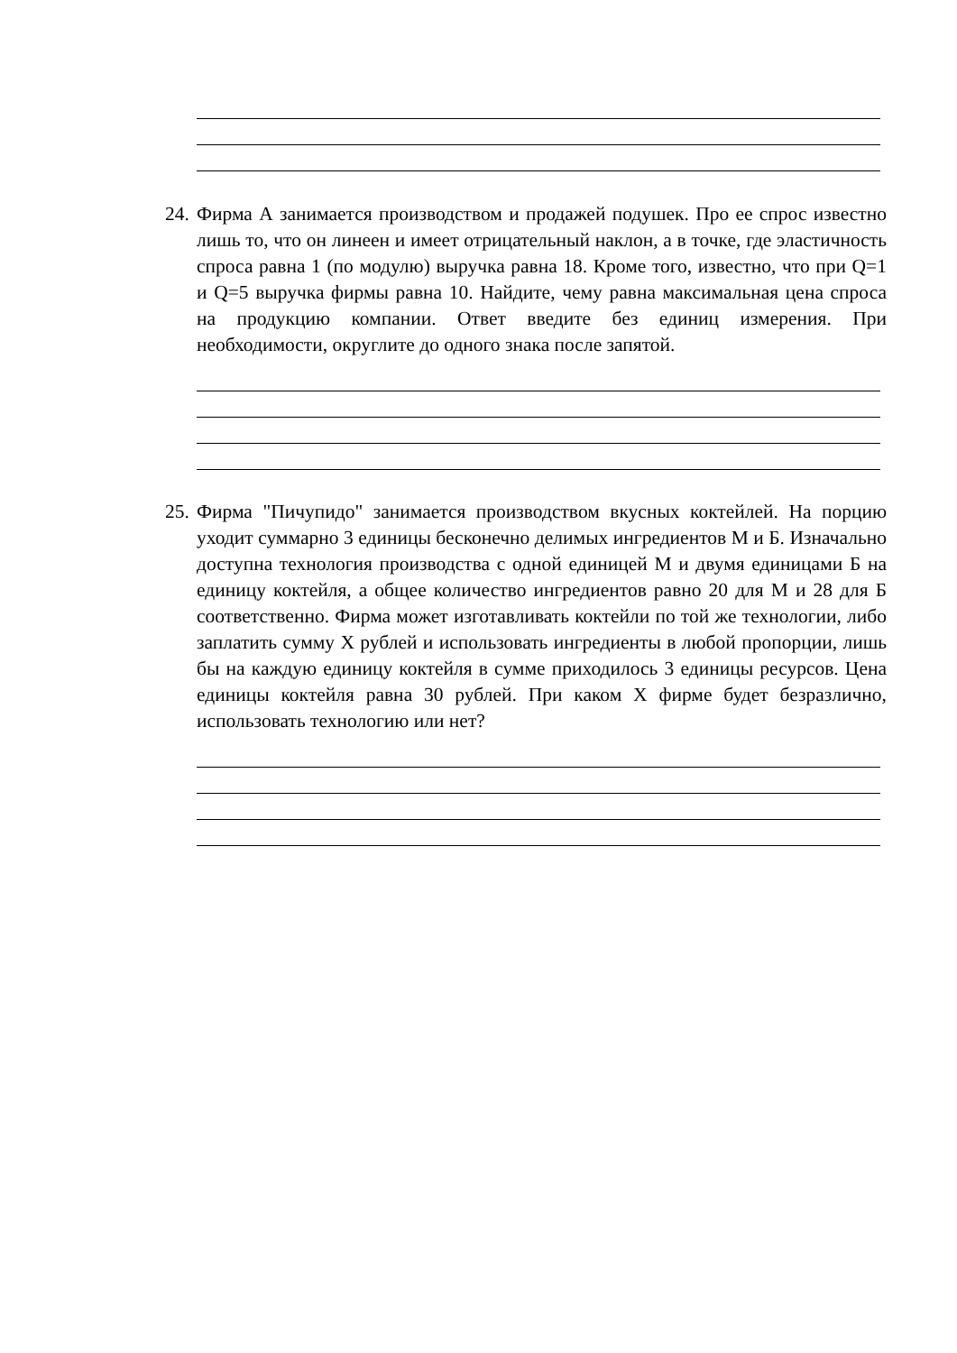24.
Фирма А занимается производством и продажей подушек. Про ее спрос известно лишь то, что он линеен и имеет отрицательный наклон, а в точке, где эластичность спроса равна 1 (по модулю) выручка равна 18. Кроме того, известно, что при Q=1 и Q=5 выручка фирмы равна 10. Найдите, чему равна максимальная цена спроса на продукцию компании. Ответ введите без единиц измерения. При необходимости, округлите до одного знака после запятой.
25.
Фирма "Пичупидо" занимается производством вкусных коктейлей. На порцию уходит суммарно 3 единицы бесконечно делимых ингредиентов М и Б. Изначально доступна технология производства с одной единицей М и двумя единицами Б на единицу коктейля, а общее количество ингредиентов равно 20 для М и 28 для Б соответственно. Фирма может изготавливать коктейли по той же технологии, либо заплатить сумму X рублей и использовать ингредиенты в любой пропорции, лишь бы на каждую единицу коктейля в сумме приходилось 3 единицы ресурсов. Цена единицы коктейля равна 30 рублей. При каком X фирме будет безразлично, использовать технологию или нет?